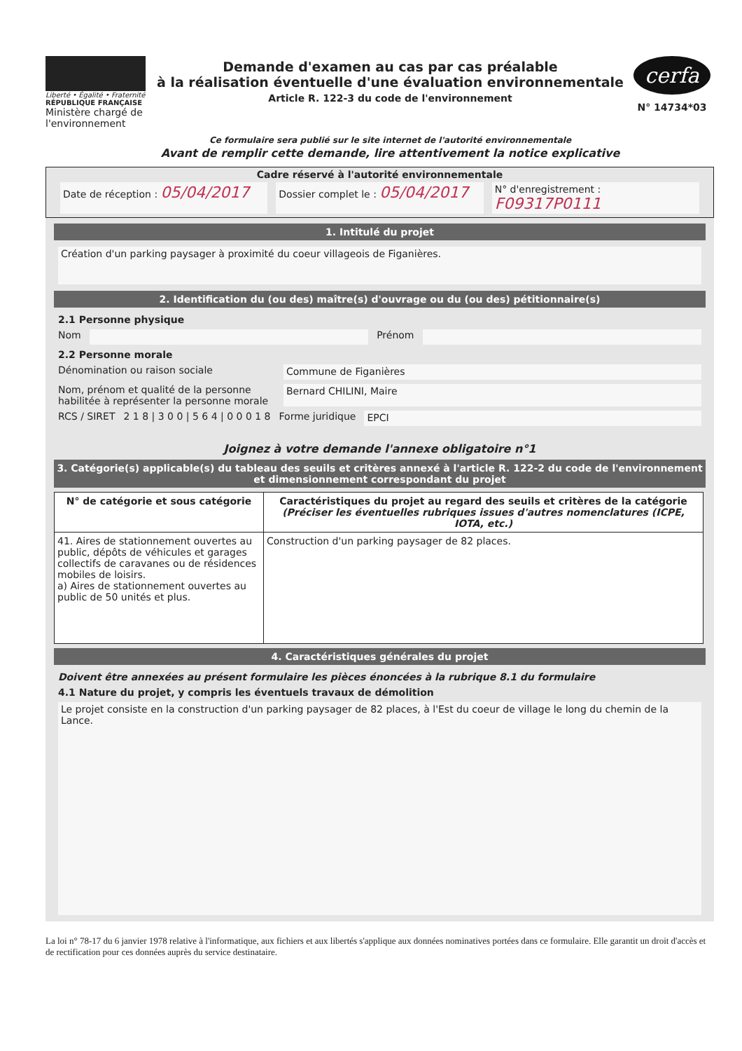Liberté • Égalité • Fraternité
RÉPUBLIQUE FRANÇAISE
Ministère chargé de l'environnement
Demande d'examen au cas par cas préalable
à la réalisation éventuelle d'une évaluation environnementale
Article R. 122-3 du code de l'environnement
Ce formulaire sera publié sur le site internet de l'autorité environnementale
Avant de remplir cette demande, lire attentivement la notice explicative
cerfa
N° 14734*03
Cadre réservé à l'autorité environnementale
Date de réception : 05/04/2017
Dossier complet le : 05/04/2017
N° d'enregistrement : F09317P0111
1. Intitulé du projet
Création d'un parking paysager à proximité du coeur villageois de Figanières.
2. Identification du (ou des) maître(s) d'ouvrage ou du (ou des) pétitionnaire(s)
2.1 Personne physique
Nom Prénom
2.2 Personne morale
Dénomination ou raison sociale Commune de Figanières
Nom, prénom et qualité de la personne habilitée à représenter la personne morale
Bernard CHILINI, Maire
RCS / SIRET 2 1 8 | 3 0 0 | 5 6 4 | 0 0 0 1 8 Forme juridique EPCI
Joignez à votre demande l'annexe obligatoire n°1
3. Catégorie(s) applicable(s) du tableau des seuils et critères annexé à l'article R. 122-2 du code de l'environnement et dimensionnement correspondant du projet
| N° de catégorie et sous catégorie | Caractéristiques du projet au regard des seuils et critères de la catégorie (Préciser les éventuelles rubriques issues d'autres nomenclatures (ICPE, IOTA, etc.) |
| --- | --- |
| 41. Aires de stationnement ouvertes au public, dépôts de véhicules et garages collectifs de caravanes ou de résidences mobiles de loisirs. a) Aires de stationnement ouvertes au public de 50 unités et plus. | Construction d'un parking paysager de 82 places. |
4. Caractéristiques générales du projet
Doivent être annexées au présent formulaire les pièces énoncées à la rubrique 8.1 du formulaire
4.1 Nature du projet, y compris les éventuels travaux de démolition
Le projet consiste en la construction d'un parking paysager de 82 places, à l'Est du coeur de village le long du chemin de la Lance.
La loi n° 78-17 du 6 janvier 1978 relative à l'informatique, aux fichiers et aux libertés s'applique aux données nominatives portées dans ce formulaire. Elle garantit un droit d'accès et de rectification pour ces données auprès du service destinataire.